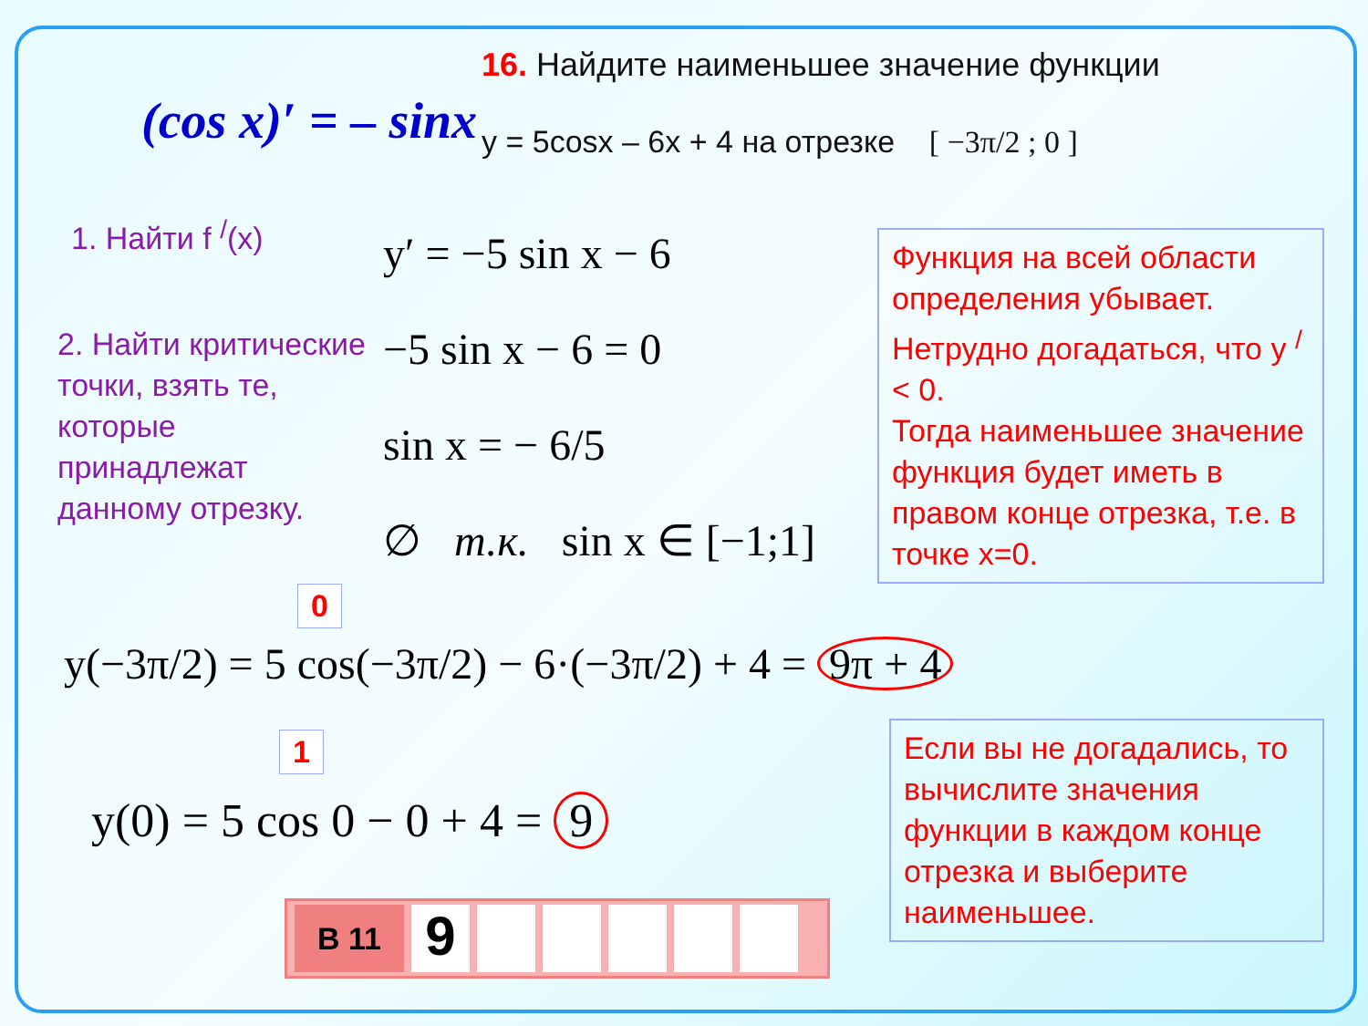16. Найдите наименьшее значение функции
y = 5cosx – 6x + 4 на отрезке [ −3π/2 ; 0 ]
(cos x)′ = – sinx
1. Найти f <sup>/</sup>(x)
2. Найти критические точки, взять те, которые принадлежат данному отрезку.
y′ = −5 sin x − 6
−5 sin x − 6 = 0
sin x = − 6/5
∅ т.к. sin x ∈ [−1;1]
Функция на всей области определения убывает. Нетрудно догадаться, что y <sup>/</sup> < 0.
Тогда наименьшее значение функция будет иметь в правом конце отрезка, т.е. в точке x=0.
0
y(−3π/2) = 5 cos(−3π/2) − 6·(−3π/2) + 4 = 9π + 4
1
y(0) = 5 cos 0 − 0 + 4 = 9
Если вы не догадались, то вычислите значения функции в каждом конце отрезка и выберите наименьшее.
B 11
9